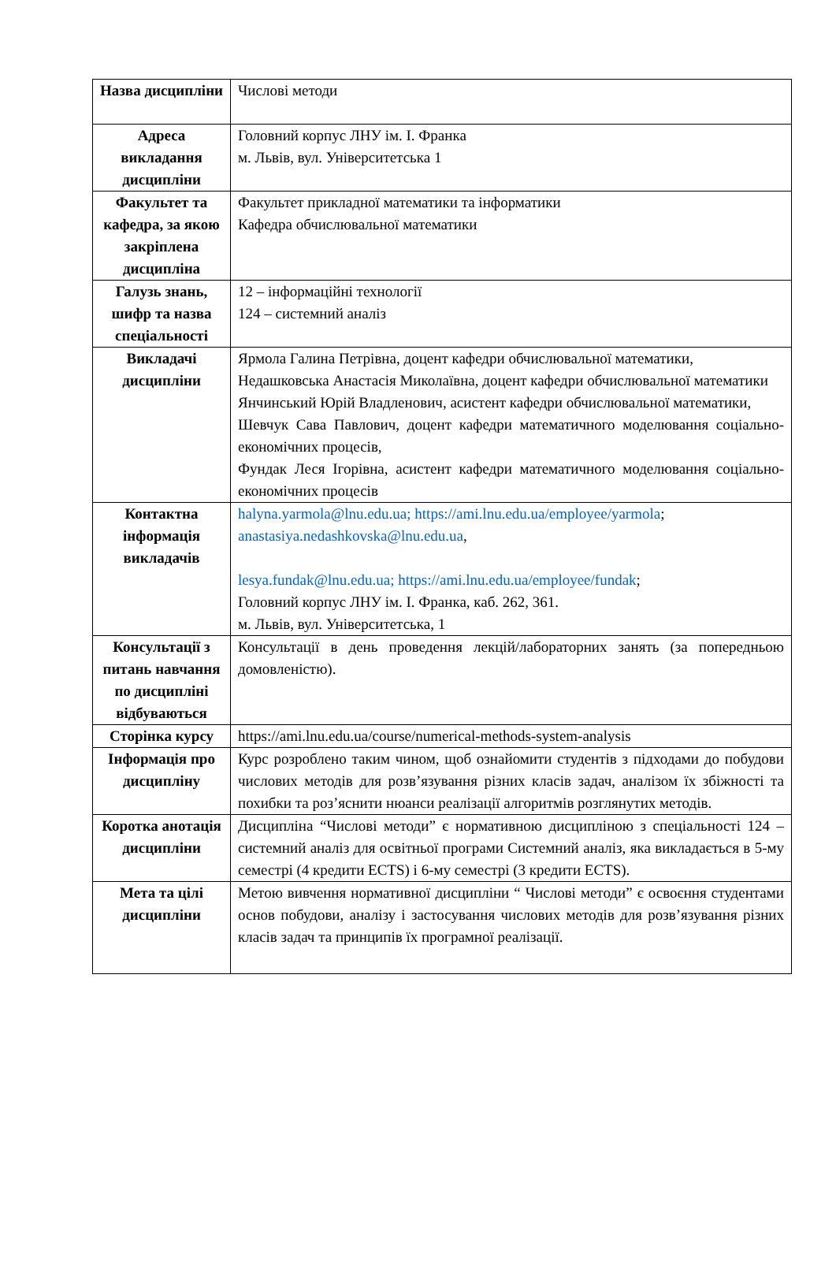| Назва дисципліни | Числові методи |
| Адреса викладання дисципліни | Головний корпус ЛНУ ім. І. Франка м. Львів, вул. Університетська 1 |
| Факультет та кафедра, за якою закріплена дисципліна | Факультет прикладної математики та інформатики Кафедра обчислювальної математики |
| Галузь знань, шифр та назва спеціальності | 12 – інформаційні технології 124 – системний аналіз |
| Викладачі дисципліни | Ярмола Галина Петрівна, доцент кафедри обчислювальної математики, Недашковська Анастасія Миколаївна, доцент кафедри обчислювальної математики Янчинський Юрій Владленович, асистент кафедри обчислювальної математики, Шевчук Сава Павлович, доцент кафедри математичного моделювання соціально-економічних процесів, Фундак Леся Ігорівна, асистент кафедри математичного моделювання соціально-економічних процесів |
| Контактна інформація викладачів | halyna.yarmola@lnu.edu.ua; https://ami.lnu.edu.ua/employee/yarmola ; anastasiya.nedashkovska@lnu.edu.ua , lesya.fundak@lnu.edu.ua; https://ami.lnu.edu.ua/employee/fundak ; Головний корпус ЛНУ ім. І. Франка, каб. 262, 361. м. Львів, вул. Університетська, 1 |
| Консультації з питань навчання по дисципліні відбуваються | Консультації в день проведення лекцій/лабораторних занять (за попередньою домовленістю). |
| Сторінка курсу | https://ami.lnu.edu.ua/course/numerical-methods-system-analysis |
| Інформація про дисципліну | Курс розроблено таким чином, щоб ознайомити студентів з підходами до побудови числових методів для розв’язування різних класів задач, аналізом їх збіжності та похибки та роз’яснити нюанси реалізації алгоритмів розглянутих методів. |
| Коротка анотація дисципліни | Дисципліна “Числові методи” є нормативною дисципліною з спеціальності 124 – системний аналіз для освітньої програми Системний аналіз, яка викладається в 5-му семестрі (4 кредити ECTS) і 6-му семестрі (3 кредити ECTS). |
| Мета та цілі дисципліни | Метою вивчення нормативної дисципліни “ Числові методи” є освоєння студентами основ побудови, аналізу і застосування числових методів для розв’язування різних класів задач та принципів їх програмної реалізації. |